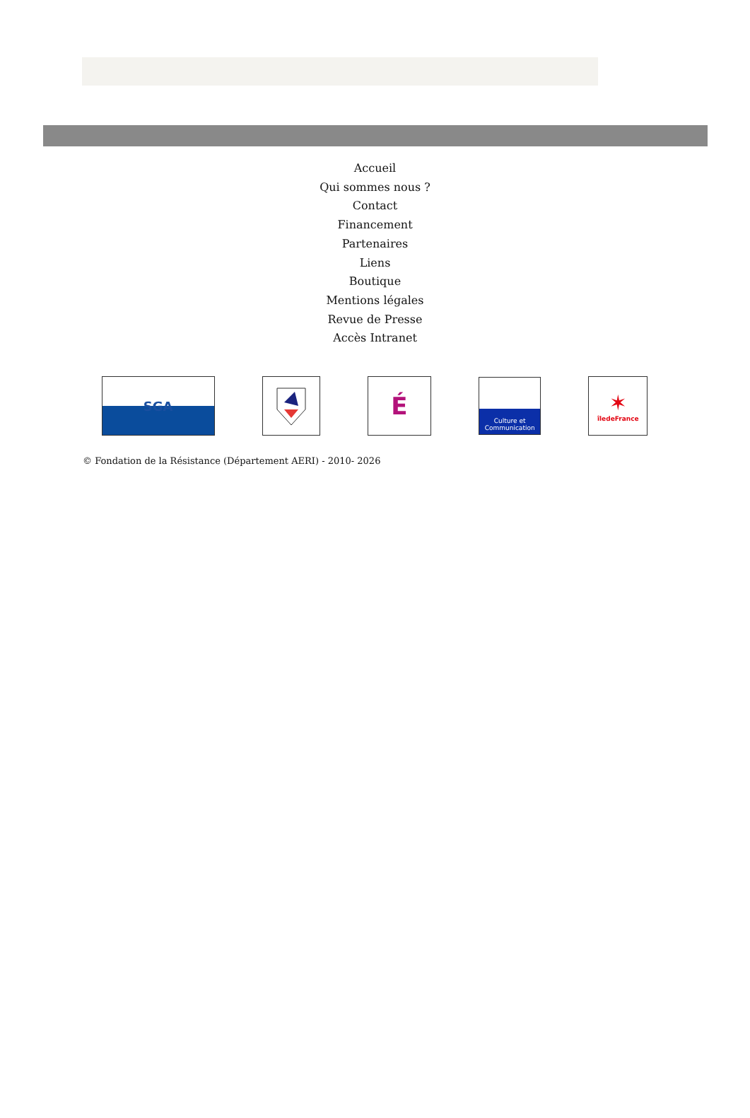Accueil
Qui sommes nous ?
Contact
Financement
Partenaires
Liens
Boutique
Mentions légales
Revue de Presse
Accès Intranet
SGA
É
Culture et Communication
✶
îledeFrance
© Fondation de la Résistance (Département AERI) - 2010- 2026